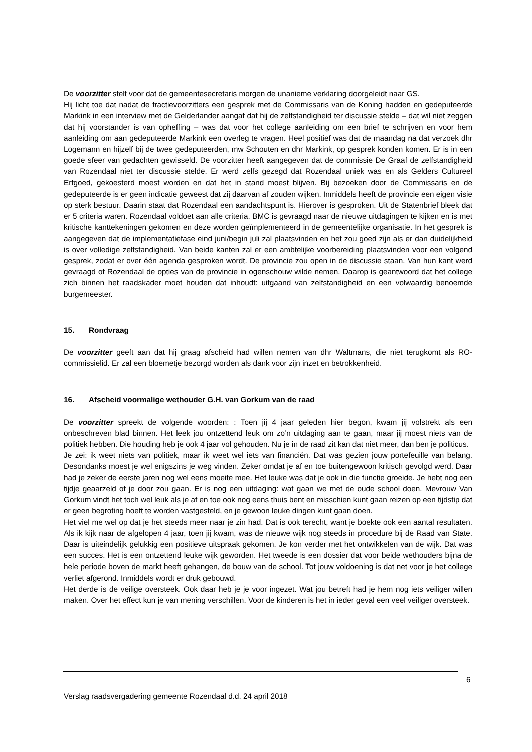De voorzitter stelt voor dat de gemeentesecretaris morgen de unanieme verklaring doorgeleidt naar GS.
Hij licht toe dat nadat de fractievoorzitters een gesprek met de Commissaris van de Koning hadden en gedeputeerde Markink in een interview met de Gelderlander aangaf dat hij de zelfstandigheid ter discussie stelde – dat wil niet zeggen dat hij voorstander is van opheffing – was dat voor het college aanleiding om een brief te schrijven en voor hem aanleiding om aan gedeputeerde Markink een overleg te vragen. Heel positief was dat de maandag na dat verzoek dhr Logemann en hijzelf bij de twee gedeputeerden, mw Schouten en dhr Markink, op gesprek konden komen. Er is in een goede sfeer van gedachten gewisseld. De voorzitter heeft aangegeven dat de commissie De Graaf de zelfstandigheid van Rozendaal niet ter discussie stelde. Er werd zelfs gezegd dat Rozendaal uniek was en als Gelders Cultureel Erfgoed, gekoesterd moest worden en dat het in stand moest blijven. Bij bezoeken door de Commissaris en de gedeputeerde is er geen indicatie geweest dat zij daarvan af zouden wijken. Inmiddels heeft de provincie een eigen visie op sterk bestuur. Daarin staat dat Rozendaal een aandachtspunt is. Hierover is gesproken. Uit de Statenbrief bleek dat er 5 criteria waren. Rozendaal voldoet aan alle criteria. BMC is gevraagd naar de nieuwe uitdagingen te kijken en is met kritische kanttekeningen gekomen en deze worden geïmplementeerd in de gemeentelijke organisatie. In het gesprek is aangegeven dat de implementatiefase eind juni/begin juli zal plaatsvinden en het zou goed zijn als er dan duidelijkheid is over volledige zelfstandigheid. Van beide kanten zal er een ambtelijke voorbereiding plaatsvinden voor een volgend gesprek, zodat er over één agenda gesproken wordt. De provincie zou open in de discussie staan. Van hun kant werd gevraagd of Rozendaal de opties van de provincie in ogenschouw wilde nemen. Daarop is geantwoord dat het college zich binnen het raadskader moet houden dat inhoudt: uitgaand van zelfstandigheid en een volwaardig benoemde burgemeester.
15. Rondvraag
De voorzitter geeft aan dat hij graag afscheid had willen nemen van dhr Waltmans, die niet terugkomt als RO-commissielid. Er zal een bloemetje bezorgd worden als dank voor zijn inzet en betrokkenheid.
16. Afscheid voormalige wethouder G.H. van Gorkum van de raad
De voorzitter spreekt de volgende woorden: : Toen jij 4 jaar geleden hier begon, kwam jij volstrekt als een onbeschreven blad binnen. Het leek jou ontzettend leuk om zo’n uitdaging aan te gaan, maar jij moest niets van de politiek hebben. Die houding heb je ook 4 jaar vol gehouden. Nu je in de raad zit kan dat niet meer, dan ben je politicus.
Je zei: ik weet niets van politiek, maar ik weet wel iets van financiën. Dat was gezien jouw portefeuille van belang. Desondanks moest je wel enigszins je weg vinden. Zeker omdat je af en toe buitengewoon kritisch gevolgd werd. Daar had je zeker de eerste jaren nog wel eens moeite mee. Het leuke was dat je ook in die functie groeide. Je hebt nog een tijdje geaarzeld of je door zou gaan. Er is nog een uitdaging: wat gaan we met de oude school doen. Mevrouw Van Gorkum vindt het toch wel leuk als je af en toe ook nog eens thuis bent en misschien kunt gaan reizen op een tijdstip dat er geen begroting hoeft te worden vastgesteld, en je gewoon leuke dingen kunt gaan doen.
Het viel me wel op dat je het steeds meer naar je zin had. Dat is ook terecht, want je boekte ook een aantal resultaten. Als ik kijk naar de afgelopen 4 jaar, toen jij kwam, was de nieuwe wijk nog steeds in procedure bij de Raad van State. Daar is uiteindelijk gelukkig een positieve uitspraak gekomen. Je kon verder met het ontwikkelen van de wijk. Dat was een succes. Het is een ontzettend leuke wijk geworden. Het tweede is een dossier dat voor beide wethouders bijna de hele periode boven de markt heeft gehangen, de bouw van de school. Tot jouw voldoening is dat net voor je het college verliet afgerond. Inmiddels wordt er druk gebouwd.
Het derde is de veilige oversteek. Ook daar heb je je voor ingezet. Wat jou betreft had je hem nog iets veiliger willen maken. Over het effect kun je van mening verschillen. Voor de kinderen is het in ieder geval een veel veiliger oversteek.
6
Verslag raadsvergadering gemeente Rozendaal d.d. 24 april 2018